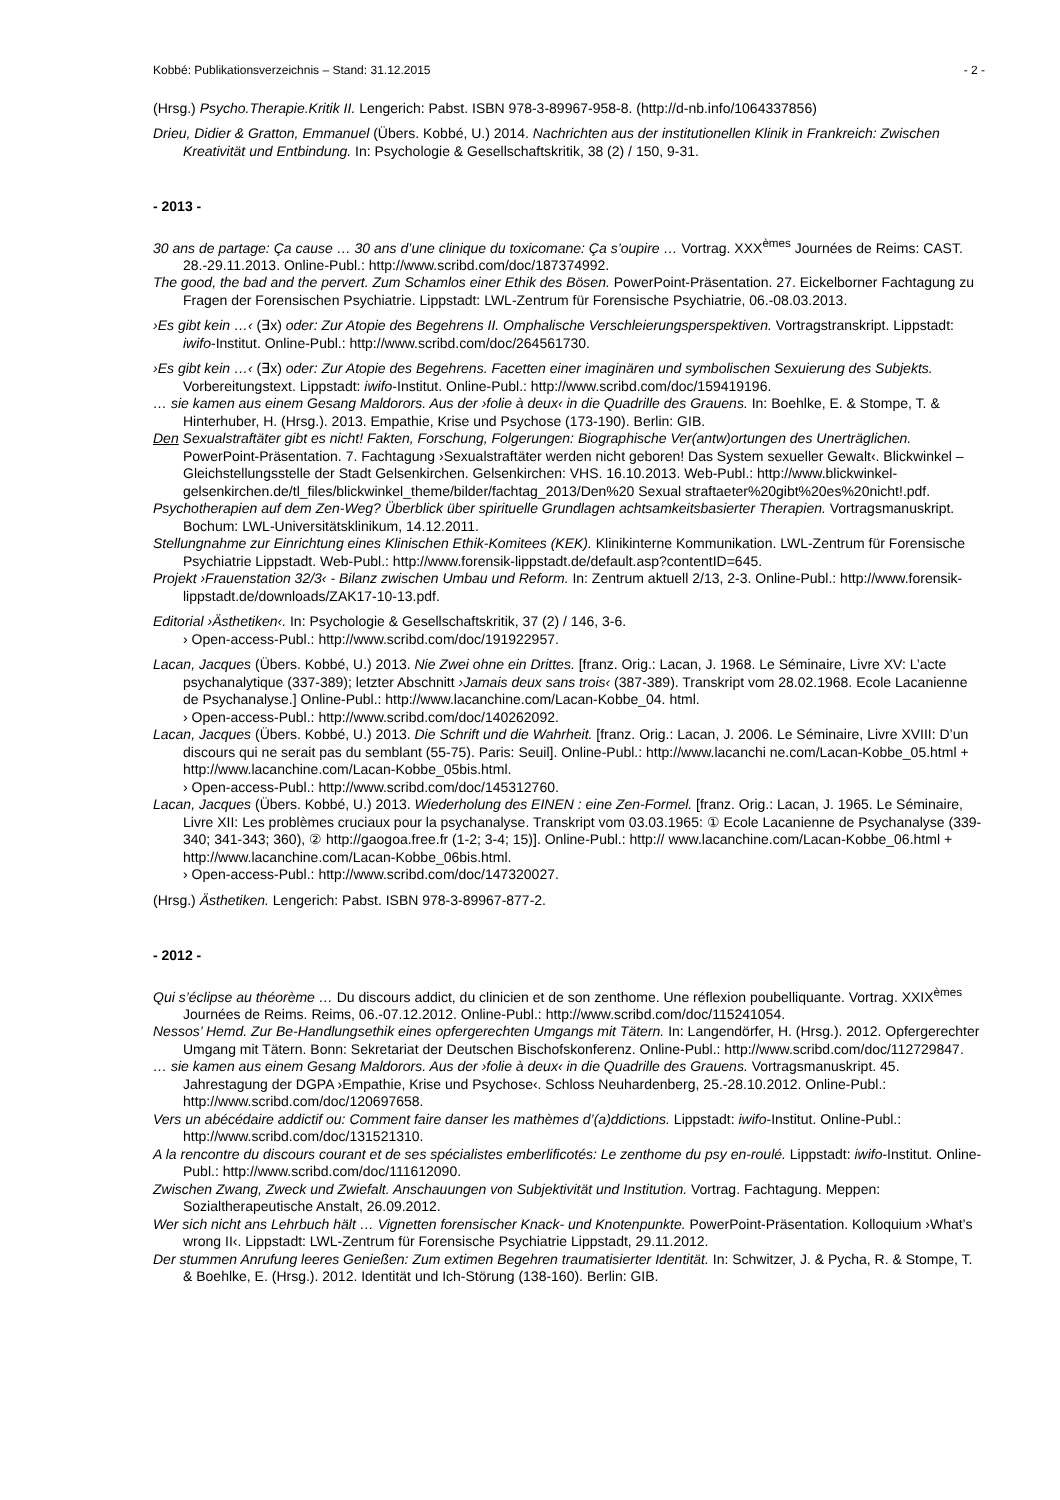Kobbé: Publikationsverzeichnis – Stand: 31.12.2015 - 2 -
(Hrsg.) Psycho.Therapie.Kritik II. Lengerich: Pabst. ISBN 978-3-89967-958-8. (http://d-nb.info/1064337856)
Drieu, Didier & Gratton, Emmanuel (Übers. Kobbé, U.) 2014. Nachrichten aus der institutionellen Klinik in Frankreich: Zwischen Kreativität und Entbindung. In: Psychologie & Gesellschaftskritik, 38 (2) / 150, 9-31.
- 2013 -
30 ans de partage: Ça cause … 30 ans d’une clinique du toxicomane: Ça s’oupire … Vortrag. XXX<sup>èmes</sup> Journées de Reims: CAST. 28.-29.11.2013. Online-Publ.: http://www.scribd.com/doc/187374992.
The good, the bad and the pervert. Zum Schamlos einer Ethik des Bösen. PowerPoint-Präsentation. 27. Eickelborner Fachtagung zu Fragen der Forensischen Psychiatrie. Lippstadt: LWL-Zentrum für Forensische Psychiatrie, 06.-08.03.2013.
›Es gibt kein …‹ (∃x) oder: Zur Atopie des Begehrens II. Omphalische Verschleierungsperspektiven. Vortragstranskript. Lippstadt: iwifo-Institut. Online-Publ.: http://www.scribd.com/doc/264561730.
›Es gibt kein …‹ (∃x) oder: Zur Atopie des Begehrens. Facetten einer imaginären und symbolischen Sexuierung des Subjekts. Vorbereitungstext. Lippstadt: iwifo-Institut. Online-Publ.: http://www.scribd.com/doc/159419196.
… sie kamen aus einem Gesang Maldorors. Aus der ›folie à deux‹ in die Quadrille des Grauens. In: Boehlke, E. & Stompe, T. & Hinterhuber, H. (Hrsg.). 2013. Empathie, Krise und Psychose (173-190). Berlin: GIB.
Den Sexualstraftäter gibt es nicht! Fakten, Forschung, Folgerungen: Biographische Ver(antw)ortungen des Unerträglichen. PowerPoint-Präsentation. 7. Fachtagung ›Sexualstraftäter werden nicht geboren! Das System sexueller Gewalt‹. Blickwinkel – Gleichstellungsstelle der Stadt Gelsenkirchen. Gelsenkirchen: VHS. 16.10.2013. Web-Publ.: http://www.blickwinkel-gelsenkirchen.de/tl_files/blickwinkel_theme/bilder/fachtag_2013/Den%20 Sexual straftaeter%20gibt%20es%20nicht!.pdf.
Psychotherapien auf dem Zen-Weg? Überblick über spirituelle Grundlagen achtsamkeitsbasierter Therapien. Vortragsmanuskript. Bochum: LWL-Universitätsklinikum, 14.12.2011.
Stellungnahme zur Einrichtung eines Klinischen Ethik-Komitees (KEK). Klinikinterne Kommunikation. LWL-Zentrum für Forensische Psychiatrie Lippstadt. Web-Publ.: http://www.forensik-lippstadt.de/default.asp?contentID=645.
Projekt ›Frauenstation 32/3‹ - Bilanz zwischen Umbau und Reform. In: Zentrum aktuell 2/13, 2-3. Online-Publ.: http://www.forensik-lippstadt.de/downloads/ZAK17-10-13.pdf.
Editorial ›Ästhetiken‹. In: Psychologie & Gesellschaftskritik, 37 (2) / 146, 3-6.
› Open-access-Publ.: http://www.scribd.com/doc/191922957.
Lacan, Jacques (Übers. Kobbé, U.) 2013. Nie Zwei ohne ein Drittes. [franz. Orig.: Lacan, J. 1968. Le Séminaire, Livre XV: L’acte psychanalytique (337-389); letzter Abschnitt ›Jamais deux sans trois‹ (387-389). Transkript vom 28.02.1968. Ecole Lacanienne de Psychanalyse.] Online-Publ.: http://www.lacanchine.com/Lacan-Kobbe_04. html.
› Open-access-Publ.: http://www.scribd.com/doc/140262092.
Lacan, Jacques (Übers. Kobbé, U.) 2013. Die Schrift und die Wahrheit. [franz. Orig.: Lacan, J. 2006. Le Séminaire, Livre XVIII: D’un discours qui ne serait pas du semblant (55-75). Paris: Seuil]. Online-Publ.: http://www.lacanchi ne.com/Lacan-Kobbe_05.html + http://www.lacanchine.com/Lacan-Kobbe_05bis.html.
› Open-access-Publ.: http://www.scribd.com/doc/145312760.
Lacan, Jacques (Übers. Kobbé, U.) 2013. Wiederholung des EINEN : eine Zen-Formel. [franz. Orig.: Lacan, J. 1965. Le Séminaire, Livre XII: Les problèmes cruciaux pour la psychanalyse. Transkript vom 03.03.1965: ① Ecole Lacanienne de Psychanalyse (339-340; 341-343; 360), ② http://gaogoa.free.fr (1-2; 3-4; 15)]. Online-Publ.: http:// www.lacanchine.com/Lacan-Kobbe_06.html + http://www.lacanchine.com/Lacan-Kobbe_06bis.html.
› Open-access-Publ.: http://www.scribd.com/doc/147320027.
(Hrsg.) Ästhetiken. Lengerich: Pabst. ISBN 978-3-89967-877-2.
- 2012 -
Qui s’éclipse au théorème … Du discours addict, du clinicien et de son zenthome. Une réflexion poubelliquante. Vortrag. XXIX<sup>èmes</sup> Journées de Reims. Reims, 06.-07.12.2012. Online-Publ.: http://www.scribd.com/doc/115241054.
Nessos’ Hemd. Zur Be-Handlungsethik eines opfergerechten Umgangs mit Tätern. In: Langendörfer, H. (Hrsg.). 2012. Opfergerechter Umgang mit Tätern. Bonn: Sekretariat der Deutschen Bischofskonferenz. Online-Publ.: http://www.scribd.com/doc/112729847.
… sie kamen aus einem Gesang Maldorors. Aus der ›folie à deux‹ in die Quadrille des Grauens. Vortragsmanuskript. 45. Jahrestagung der DGPA ›Empathie, Krise und Psychose‹. Schloss Neuhardenberg, 25.-28.10.2012. Online-Publ.: http://www.scribd.com/doc/120697658.
Vers un abécédaire addictif ou: Comment faire danser les mathèmes d’(a)ddictions. Lippstadt: iwifo-Institut. Online-Publ.: http://www.scribd.com/doc/131521310.
A la rencontre du discours courant et de ses spécialistes emberlificotés: Le zenthome du psy en-roulé. Lippstadt: iwifo-Institut. Online-Publ.: http://www.scribd.com/doc/111612090.
Zwischen Zwang, Zweck und Zwiefalt. Anschauungen von Subjektivität und Institution. Vortrag. Fachtagung. Meppen: Sozialtherapeutische Anstalt, 26.09.2012.
Wer sich nicht ans Lehrbuch hält … Vignetten forensischer Knack- und Knotenpunkte. PowerPoint-Präsentation. Kolloquium ›What’s wrong II‹. Lippstadt: LWL-Zentrum für Forensische Psychiatrie Lippstadt, 29.11.2012.
Der stummen Anrufung leeres Genießen: Zum extimen Begehren traumatisierter Identität. In: Schwitzer, J. & Pycha, R. & Stompe, T. & Boehlke, E. (Hrsg.). 2012. Identität und Ich-Störung (138-160). Berlin: GIB.